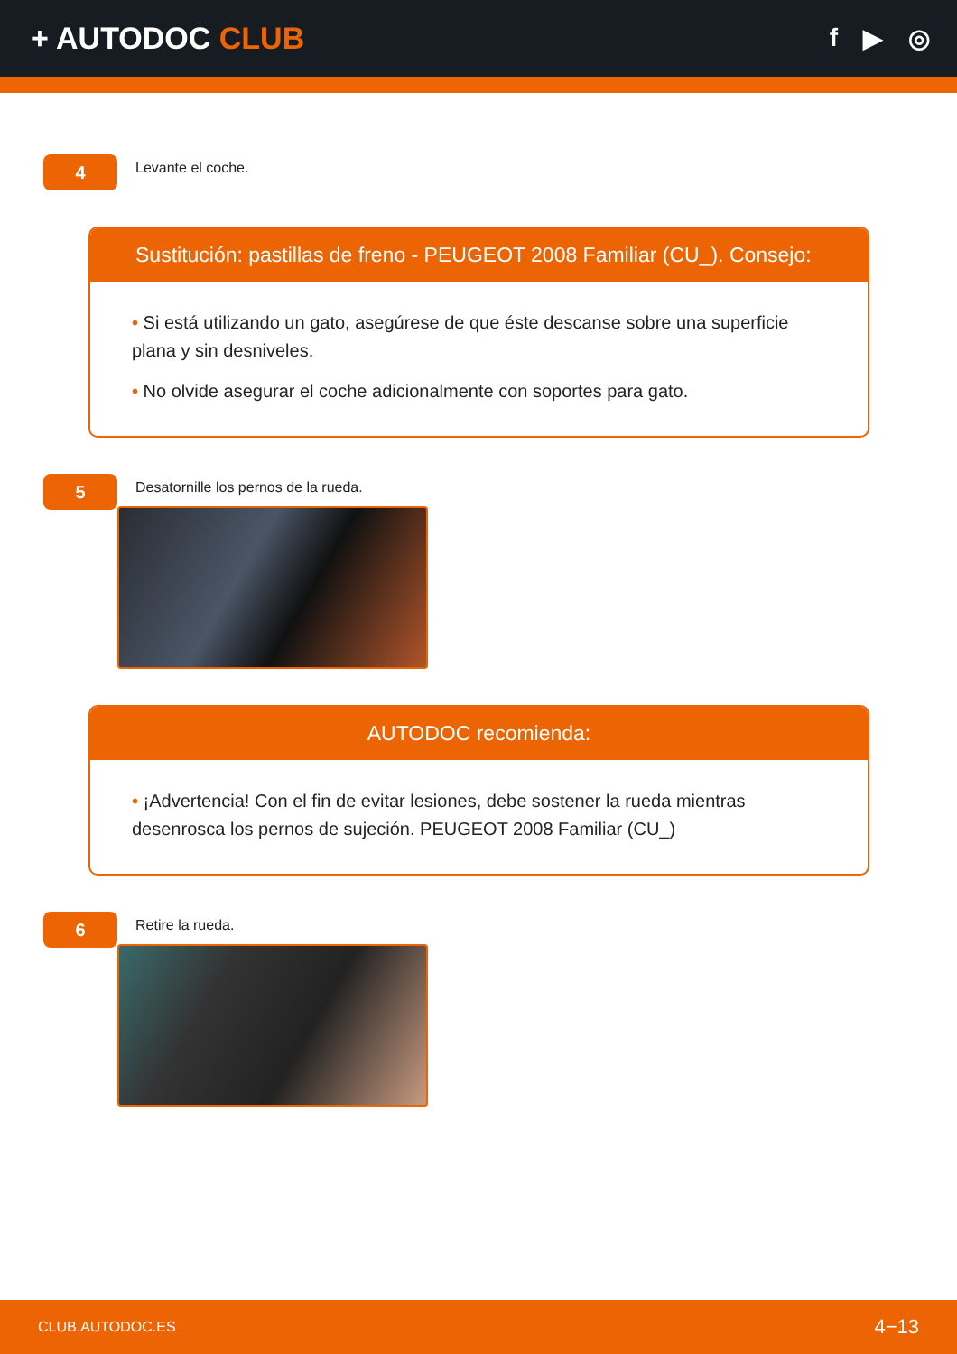+ AUTODOC CLUB
f ▶ ◎
4
Levante el coche.
Sustitución: pastillas de freno - PEUGEOT 2008 Familiar (CU_). Consejo:
• Si está utilizando un gato, asegúrese de que éste descanse sobre una superficie plana y sin desniveles.
• No olvide asegurar el coche adicionalmente con soportes para gato.
5
Desatornille los pernos de la rueda.
AUTODOC recomienda:
• ¡Advertencia! Con el fin de evitar lesiones, debe sostener la rueda mientras desenrosca los pernos de sujeción. PEUGEOT 2008 Familiar (CU_)
6
Retire la rueda.
CLUB.AUTODOC.ES 4−13